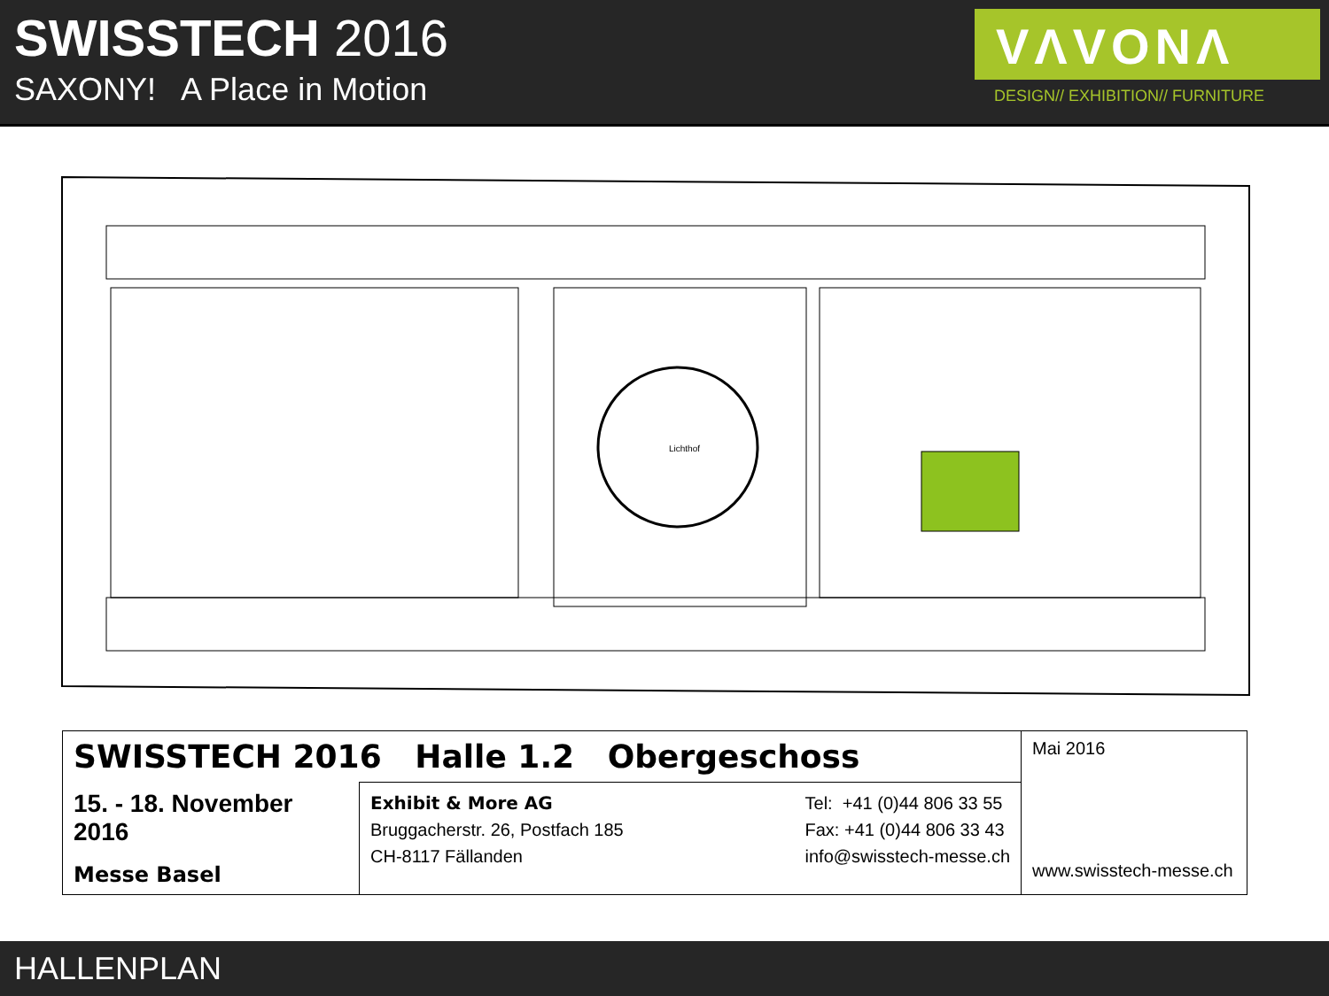SWISSTECH 2016
SAXONY! A Place in Motion
VΛVONΛ
DESIGN// EXHIBITION// FURNITURE
Lichthof
| SWISSTECH 2016 Halle 1.2 Obergeschoss | | Mai 2016 www.swisstech-messe.ch |
| 15. - 18. November 2016 Messe Basel | Exhibit & More AG Bruggacherstr. 26, Postfach 185 CH-8117 Fällanden Tel: +41 (0)44 806 33 55 Fax: +41 (0)44 806 33 43 info@swisstech-messe.ch | |
HALLENPLAN